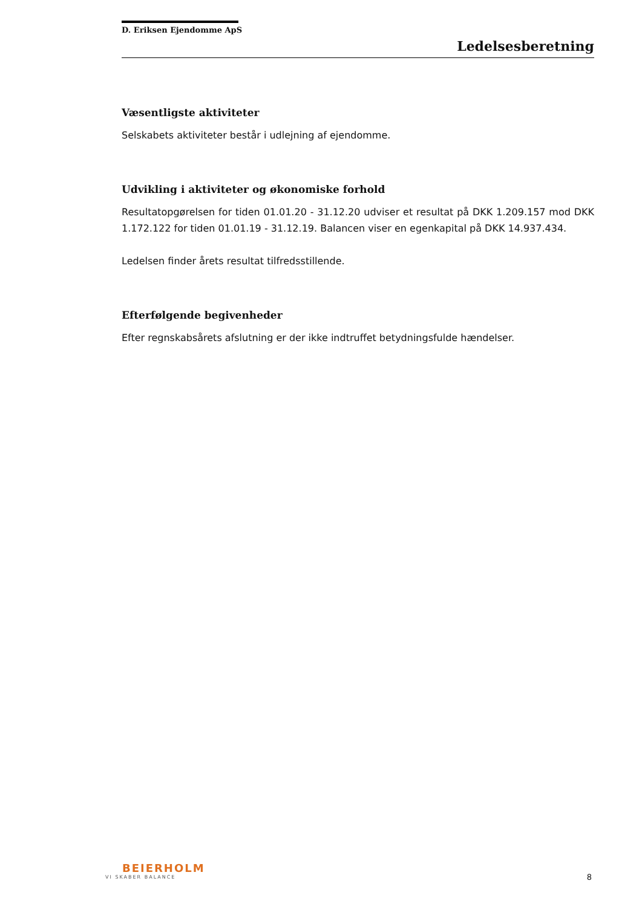D. Eriksen Ejendomme ApS
Ledelsesberetning
Væsentligste aktiviteter
Selskabets aktiviteter består i udlejning af ejendomme.
Udvikling i aktiviteter og økonomiske forhold
Resultatopgørelsen for tiden 01.01.20 - 31.12.20 udviser et resultat på DKK 1.209.157 mod DKK 1.172.122 for tiden 01.01.19 - 31.12.19. Balancen viser en egenkapital på DKK 14.937.434.
Ledelsen finder årets resultat tilfredsstillende.
Efterfølgende begivenheder
Efter regnskabsårets afslutning er der ikke indtruffet betydningsfulde hændelser.
BEIERHOLM
VI SKABER BALANCE
8